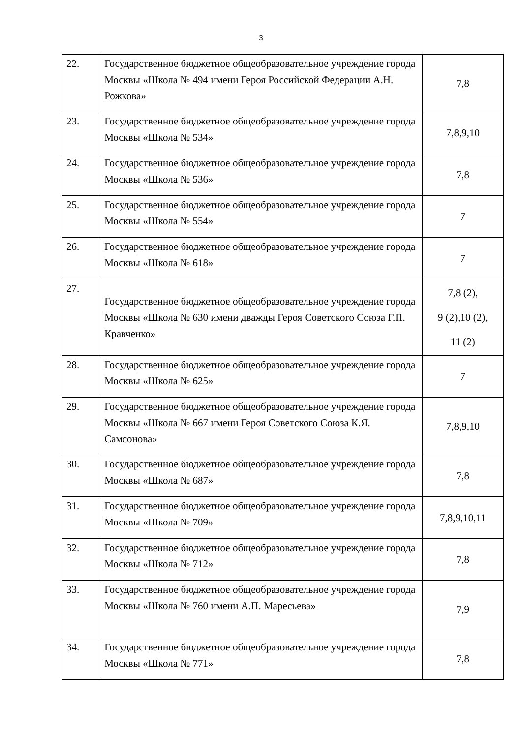3
| 22. | Государственное бюджетное общеобразовательное учреждение города Москвы «Школа № 494 имени Героя Российской Федерации А.Н. Рожкова» | 7,8 |
| 23. | Государственное бюджетное общеобразовательное учреждение города Москвы «Школа № 534» | 7,8,9,10 |
| 24. | Государственное бюджетное общеобразовательное учреждение города Москвы «Школа № 536» | 7,8 |
| 25. | Государственное бюджетное общеобразовательное учреждение города Москвы «Школа № 554» | 7 |
| 26. | Государственное бюджетное общеобразовательное учреждение города Москвы «Школа № 618» | 7 |
| 27. | Государственное бюджетное общеобразовательное учреждение города Москвы «Школа № 630 имени дважды Героя Советского Союза Г.П. Кравченко» | 7,8 (2), 9 (2),10 (2), 11 (2) |
| 28. | Государственное бюджетное общеобразовательное учреждение города Москвы «Школа № 625» | 7 |
| 29. | Государственное бюджетное общеобразовательное учреждение города Москвы «Школа № 667 имени Героя Советского Союза К.Я. Самсонова» | 7,8,9,10 |
| 30. | Государственное бюджетное общеобразовательное учреждение города Москвы «Школа № 687» | 7,8 |
| 31. | Государственное бюджетное общеобразовательное учреждение города Москвы «Школа № 709» | 7,8,9,10,11 |
| 32. | Государственное бюджетное общеобразовательное учреждение города Москвы «Школа № 712» | 7,8 |
| 33. | Государственное бюджетное общеобразовательное учреждение города Москвы «Школа № 760 имени А.П. Маресьева» | 7,9 |
| 34. | Государственное бюджетное общеобразовательное учреждение города Москвы «Школа № 771» | 7,8 |